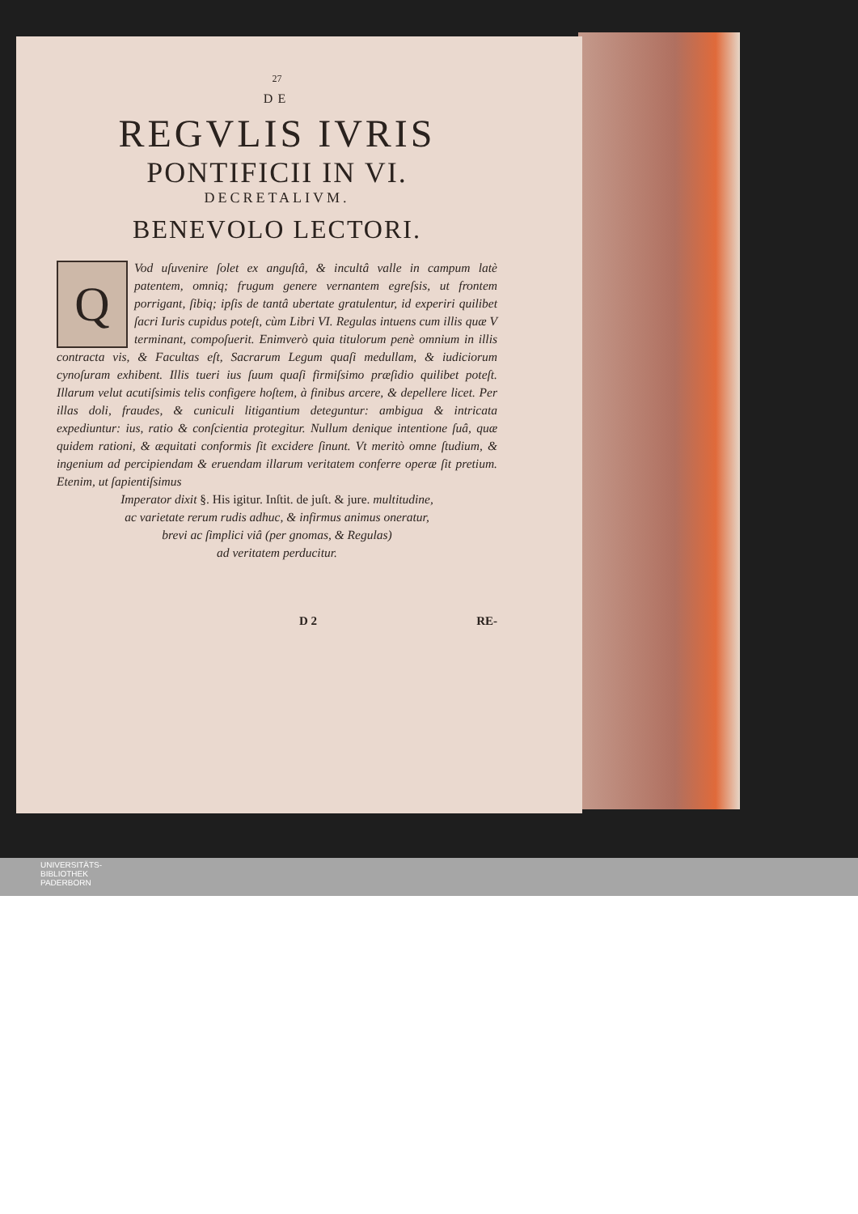27
DE
REGVLIS IVRIS
PONTIFICII IN VI.
DECRETALIVM.
BENEVOLO LECTORI.
QVod uſuvenire ſolet ex anguſtâ, & incultâ valle in campum latè patentem, omniq; frugum genere vernantem egreſsis, ut frontem porrigant, ſibiq; ipſis de tantâ ubertate gratulentur, id experiri quilibet ſacri Iuris cupidus poteſt, cùm Libri VI. Regulas intuens cum illis quæ V terminant, compoſuerit. Enimverò quia titulorum penè omnium in illis contracta vis, & Facultas eſt, Sacrarum Legum quaſi medullam, & iudiciorum cynoſuram exhibent. Illis tueri ius ſuum quaſi firmiſsimo præſidio quilibet poteſt. Illarum velut acutiſsimis telis configere hoſtem, à finibus arcere, & depellere licet. Per illas doli, fraudes, & cuniculi litigantium deteguntur: ambigua & intricata expediuntur: ius, ratio & conſcientia protegitur. Nullum denique intentione ſuâ, quæ quidem rationi, & æquitati conformis ſit excidere ſinunt. Vt meritò omne ſtudium, & ingenium ad percipiendam & eruendam illarum veritatem conferre operæ ſit pretium. Etenim, ut ſapientiſsimus
Imperator dixit §. His igitur. Inſtit. de juſt. & jure. multitudine,
ac varietate rerum rudis adhuc, & infirmus animus oneratur,
brevi ac ſimplici viâ (per gnomas, & Regulas)
ad veritatem perducitur.
D 2 RE-
UNIVERSITÄTS-
BIBLIOTHEK
PADERBORN